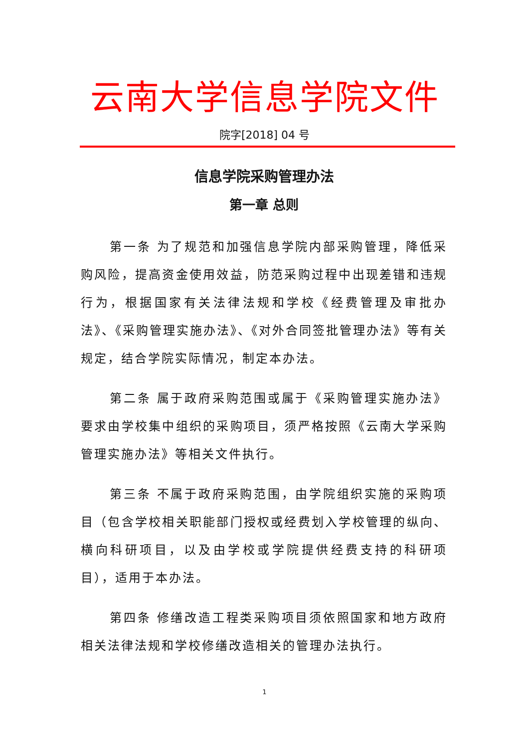云南大学信息学院文件
院字[2018] 04 号
信息学院采购管理办法
第一章 总则
第一条 为了规范和加强信息学院内部采购管理，降低采购风险，提高资金使用效益，防范采购过程中出现差错和违规行为，根据国家有关法律法规和学校《经费管理及审批办法》、《采购管理实施办法》、《对外合同签批管理办法》等有关规定，结合学院实际情况，制定本办法。
第二条 属于政府采购范围或属于《采购管理实施办法》要求由学校集中组织的采购项目，须严格按照《云南大学采购管理实施办法》等相关文件执行。
第三条 不属于政府采购范围，由学院组织实施的采购项目（包含学校相关职能部门授权或经费划入学校管理的纵向、横向科研项目，以及由学校或学院提供经费支持的科研项目），适用于本办法。
第四条 修缮改造工程类采购项目须依照国家和地方政府相关法律法规和学校修缮改造相关的管理办法执行。
1